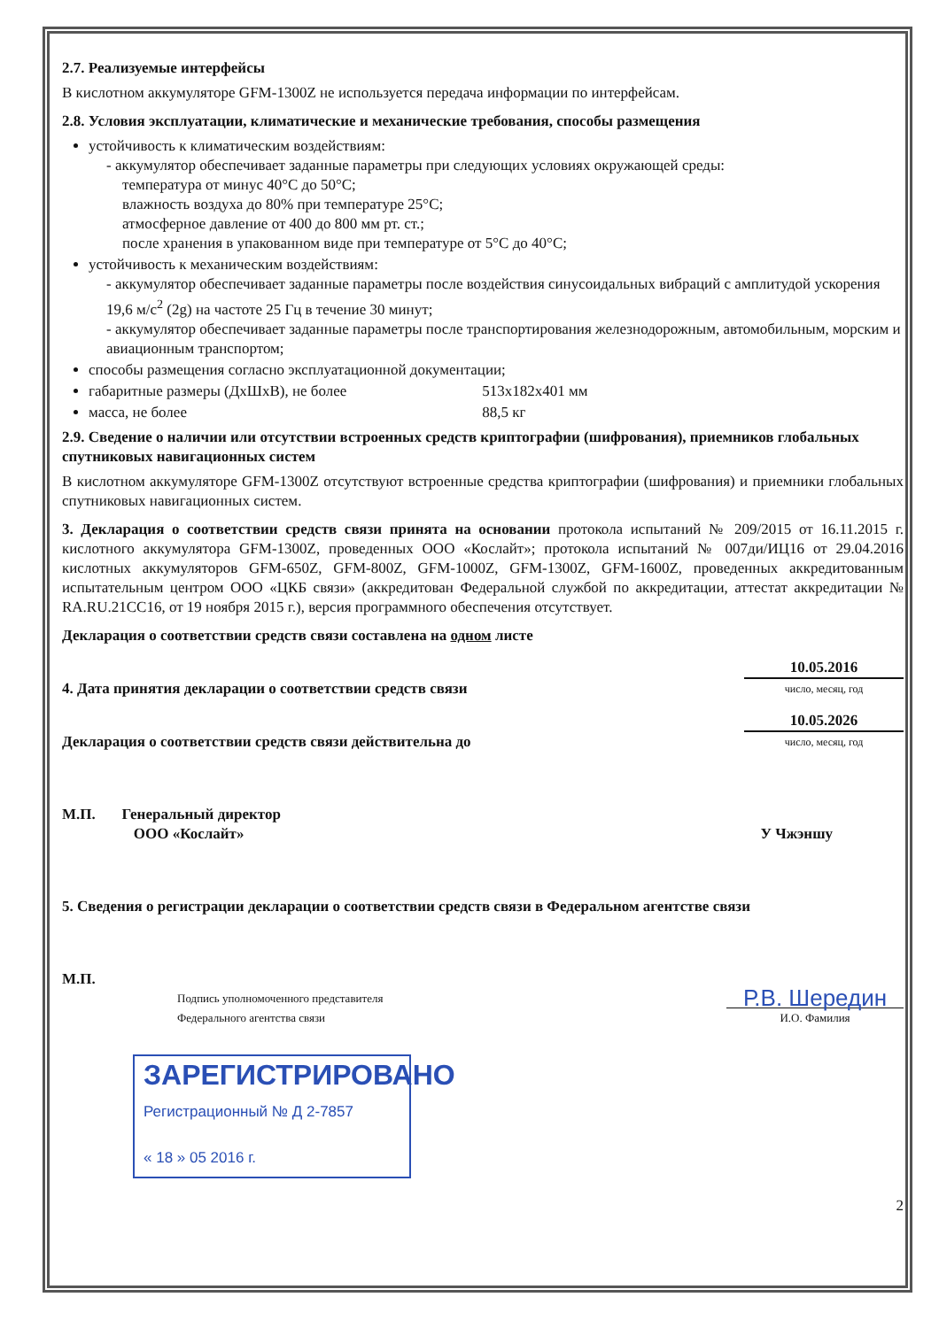2.7. Реализуемые интерфейсы
В кислотном аккумуляторе GFM-1300Z не используется передача информации по интерфейсам.
2.8. Условия эксплуатации, климатические и механические требования, способы размещения
устойчивость к климатическим воздействиям:
- аккумулятор обеспечивает заданные параметры при следующих условиях окружающей среды:
температура от минус 40°С до 50°С;
влажность воздуха до 80% при температуре 25°С;
атмосферное давление от 400 до 800 мм рт. ст.;
после хранения в упакованном виде при температуре от 5°С до 40°С;
устойчивость к механическим воздействиям:
- аккумулятор обеспечивает заданные параметры после воздействия синусоидальных вибраций с амплитудой ускорения 19,6 м/с<sup>2</sup> (2g) на частоте 25 Гц в течение 30 минут;
- аккумулятор обеспечивает заданные параметры после транспортирования железнодорожным, автомобильным, морским и авиационным транспортом;
способы размещения согласно эксплуатационной документации;
габаритные размеры (ДхШхВ), не более 513x182x401 мм
масса, не более 88,5 кг
2.9. Сведение о наличии или отсутствии встроенных средств криптографии (шифрования), приемников глобальных спутниковых навигационных систем
В кислотном аккумуляторе GFM-1300Z отсутствуют встроенные средства криптографии (шифрования) и приемники глобальных спутниковых навигационных систем.
3. Декларация о соответствии средств связи принята на основании протокола испытаний № 209/2015 от 16.11.2015 г. кислотного аккумулятора GFM-1300Z, проведенных ООО «Кослайт»; протокола испытаний № 007ди/ИЦ16 от 29.04.2016 кислотных аккумуляторов GFM-650Z, GFM-800Z, GFM-1000Z, GFM-1300Z, GFM-1600Z, проведенных аккредитованным испытательным центром ООО «ЦКБ связи» (аккредитован Федеральной службой по аккредитации, аттестат аккредитации № RA.RU.21CC16, от 19 ноября 2015 г.), версия программного обеспечения отсутствует.
Декларация о соответствии средств связи составлена на одном листе
4. Дата принятия декларации о соответствии средств связи
10.05.2016
число, месяц, год
Декларация о соответствии средств связи действительна до
10.05.2026
число, месяц, год
М.П. Генеральный директор
ООО «Кослайт» У Чжэншу
5. Сведения о регистрации декларации о соответствии средств связи в Федеральном агентстве связи
М.П.
Подпись уполномоченного представителя
Федерального агентства связи
Р.В. Шередин
И.О. Фамилия
ЗАРЕГИСТРИРОВАНО
Регистрационный № Д 2-7857
« 18 » 05 2016 г.
2